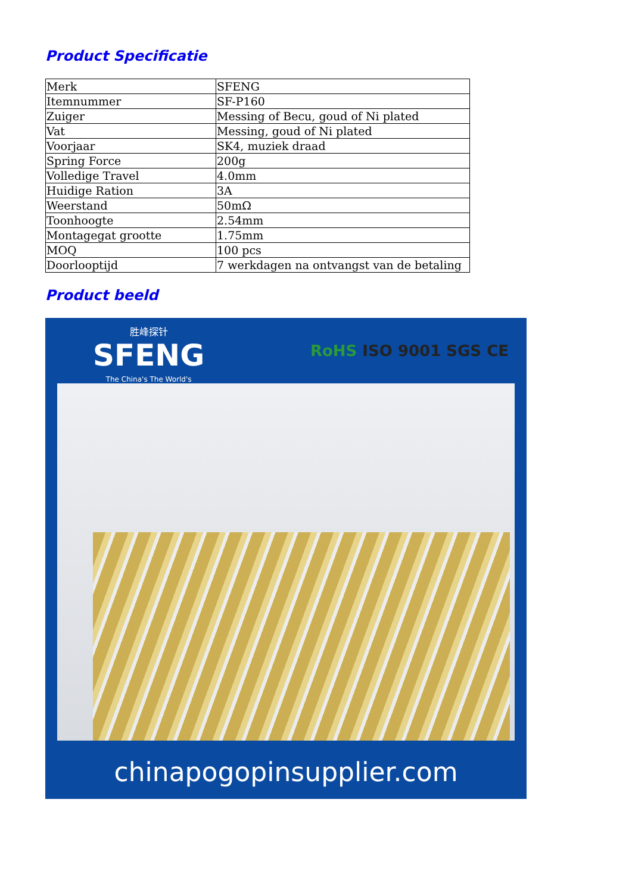Product Specificatie
| Merk | SFENG |
| Itemnummer | SF-P160 |
| Zuiger | Messing of Becu, goud of Ni plated |
| Vat | Messing, goud of Ni plated |
| Voorjaar | SK4, muziek draad |
| Spring Force | 200g |
| Volledige Travel | 4.0mm |
| Huidige Ration | 3A |
| Weerstand | 50mΩ |
| Toonhoogte | 2.54mm |
| Montagegat grootte | 1.75mm |
| MOQ | 100 pcs |
| Doorlooptijd | 7 werkdagen na ontvangst van de betaling |
Product beeld
胜峰探针
SFENG
The China's The World's
RoHS ISO 9001 SGS CE
chinapogopinsupplier.com